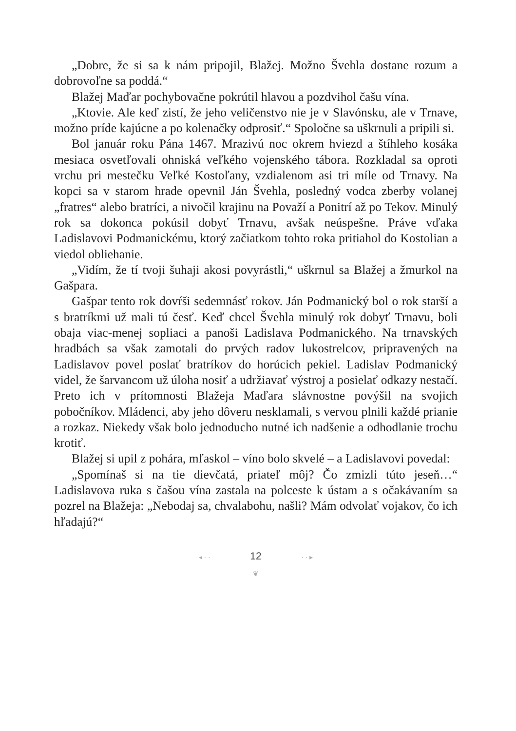„Dobre, že si sa k nám pripojil, Blažej. Možno Švehla dostane rozum a dobrovoľne sa poddá.“
Blažej Maďar pochybovačne pokrútil hlavou a pozdvihol čašu vína.
„Ktovie. Ale keď zistí, že jeho veličenstvo nie je v Slavónsku, ale v Trnave, možno príde kajúcne a po kolenačky odprosiť.“ Spoločne sa uškrnuli a pripili si.
Bol január roku Pána 1467. Mrazivú noc okrem hviezd a štíhleho kosáka mesiaca osvetľovali ohniská veľkého vojenského tábora. Rozkladal sa oproti vrchu pri mestečku Veľké Kostoľany, vzdialenom asi tri míle od Trnavy. Na kopci sa v starom hrade opevnil Ján Švehla, posledný vodca zberby volanej „fratres“ alebo bratríci, a nivočil krajinu na Považí a Ponitrí až po Tekov. Minulý rok sa dokonca pokúsil dobyť Trnavu, avšak neúspešne. Práve vďaka Ladislavovi Podmanickému, ktorý začiatkom tohto roka pritiahol do Kostolian a viedol obliehanie.
„Vidím, že tí tvoji šuhaji akosi povyrástli,“ uškrnul sa Blažej a žmurkol na Gašpara.
Gašpar tento rok dovŕši sedemnásť rokov. Ján Podmanický bol o rok starší a s bratríkmi už mali tú česť. Keď chcel Švehla minulý rok dobyť Trnavu, boli obaja viac-menej sopliaci a panoši Ladislava Podmanického. Na trnavských hradbách sa však zamotali do prvých radov lukostrelcov, pripravených na Ladislavov povel poslať bratríkov do horúcich pekiel. Ladislav Podmanický videl, že šarvancom už úloha nosiť a udržiavať výstroj a posielať odkazy nestačí. Preto ich v prítomnosti Blažeja Maďara slávnostne povýšil na svojich pobočníkov. Mládenci, aby jeho dôveru nesklamali, s vervou plnili každé prianie a rozkaz. Niekedy však bolo jednoducho nutné ich nadšenie a odhodlanie trochu krotiť.
Blažej si upil z pohára, mľaskol – víno bolo skvelé – a Ladislavovi povedal:
„Spomínaš si na tie dievčatá, priateľ môj? Čo zmizli túto jeseň…“ Ladislavova ruka s čašou vína zastala na polceste k ústam a s očakávaním sa pozrel na Blažeja: „Nebodaj sa, chvalabohu, našli? Mám odvolať vojakov, čo ich hľadajú?“
◂ · · 12 · · ▸
❦